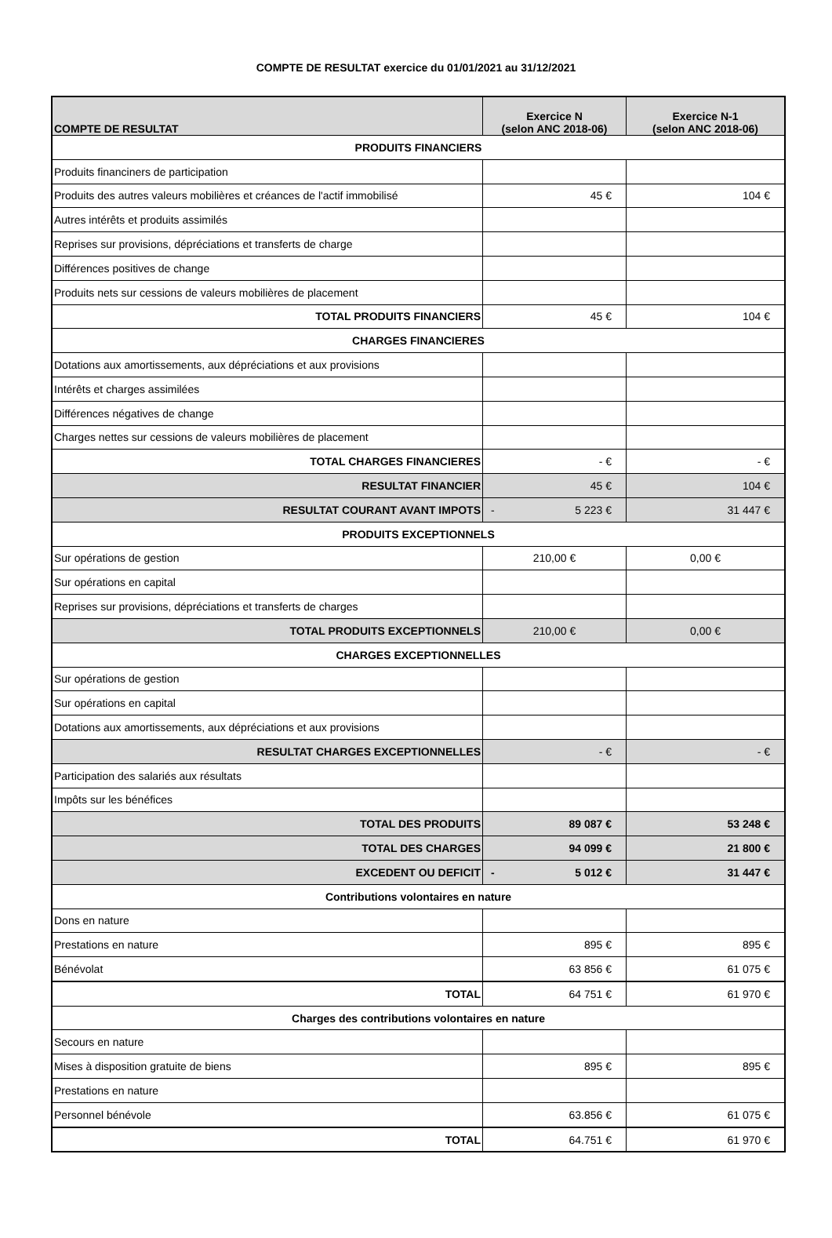COMPTE DE RESULTAT exercice du 01/01/2021 au 31/12/2021
| COMPTE DE RESULTAT | Exercice N (selon ANC 2018-06) | Exercice N-1 (selon ANC 2018-06) |
| --- | --- | --- |
| PRODUITS FINANCIERS | | |
| Produits financiners de participation | | |
| Produits des autres valeurs mobilières et créances de l'actif immobilisé | 45 € | 104 € |
| Autres intérêts et produits assimilés | | |
| Reprises sur provisions, dépréciations et transferts de charge | | |
| Différences positives de change | | |
| Produits nets sur cessions de valeurs mobilières de placement | | |
| TOTAL PRODUITS FINANCIERS | 45 € | 104 € |
| CHARGES FINANCIERES | | |
| Dotations aux amortissements, aux dépréciations et aux provisions | | |
| Intérêts et charges assimilées | | |
| Différences négatives de change | | |
| Charges nettes sur cessions de valeurs mobilières de placement | | |
| TOTAL CHARGES FINANCIERES | - € | - € |
| RESULTAT FINANCIER | 45 € | 104 € |
| RESULTAT COURANT AVANT IMPOTS | - 5 223 € | 31 447 € |
| PRODUITS EXCEPTIONNELS | | |
| Sur opérations de gestion | 210,00 € | 0,00 € |
| Sur opérations en capital | | |
| Reprises sur provisions, dépréciations et transferts de charges | | |
| TOTAL PRODUITS EXCEPTIONNELS | 210,00 € | 0,00 € |
| CHARGES EXCEPTIONNELLES | | |
| Sur opérations de gestion | | |
| Sur opérations en capital | | |
| Dotations aux amortissements, aux dépréciations et aux provisions | | |
| RESULTAT CHARGES EXCEPTIONNELLES | - € | - € |
| Participation des salariés aux résultats | | |
| Impôts sur les bénéfices | | |
| TOTAL DES PRODUITS | 89 087 € | 53 248 € |
| TOTAL DES CHARGES | 94 099 € | 21 800 € |
| EXCEDENT OU DEFICIT | - 5 012 € | 31 447 € |
| Contributions volontaires en nature | | |
| Dons en nature | | |
| Prestations en nature | 895 € | 895 € |
| Bénévolat | 63 856 € | 61 075 € |
| TOTAL | 64 751 € | 61 970 € |
| Charges des contributions volontaires en nature | | |
| Secours en nature | | |
| Mises à disposition gratuite de biens | 895 € | 895 € |
| Prestations en nature | | |
| Personnel bénévole | 63.856 € | 61 075 € |
| TOTAL | 64.751 € | 61 970 € |